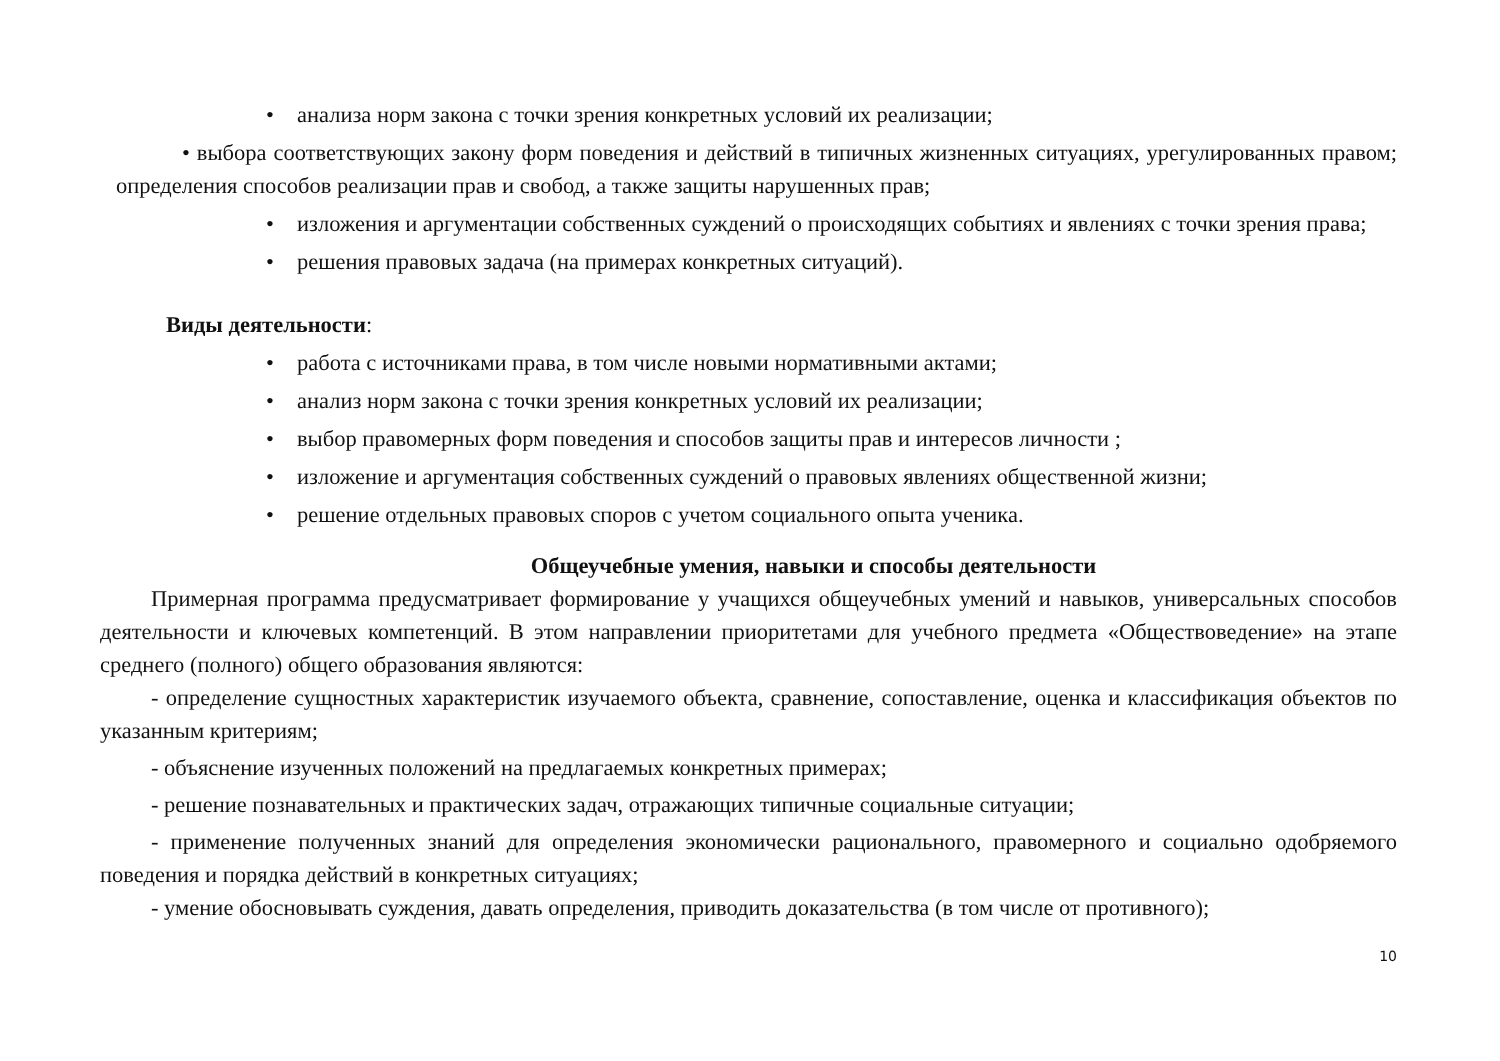• анализа норм закона с точки зрения конкретных условий их реализации;
• выбора соответствующих закону форм поведения и действий в типичных жизненных ситуациях, урегулированных правом; определения способов реализации прав и свобод, а также защиты нарушенных прав;
• изложения и аргументации собственных суждений о происходящих событиях и явлениях с точки зрения права;
• решения правовых задача (на примерах конкретных ситуаций).
Виды деятельности:
• работа с источниками права, в том числе новыми нормативными актами;
• анализ норм закона с точки зрения конкретных условий их реализации;
• выбор правомерных форм поведения и способов защиты прав и интересов личности ;
• изложение и аргументация собственных суждений о правовых явлениях общественной жизни;
• решение отдельных правовых споров с учетом социального опыта ученика.
Общеучебные умения, навыки и способы деятельности
Примерная программа предусматривает формирование у учащихся общеучебных умений и навыков, универсальных способов деятельности и ключевых компетенций. В этом направлении приоритетами для учебного предмета «Обществоведение» на этапе среднего (полного) общего образования являются:
- определение сущностных характеристик изучаемого объекта, сравнение, сопоставление, оценка и классификация объектов по указанным критериям;
- объяснение изученных положений на предлагаемых конкретных примерах;
- решение познавательных и практических задач, отражающих типичные социальные ситуации;
- применение полученных знаний для определения экономически рационального, правомерного и социально одобряемого поведения и порядка действий в конкретных ситуациях;
- умение обосновывать суждения, давать определения, приводить доказательства (в том числе от противного);
10